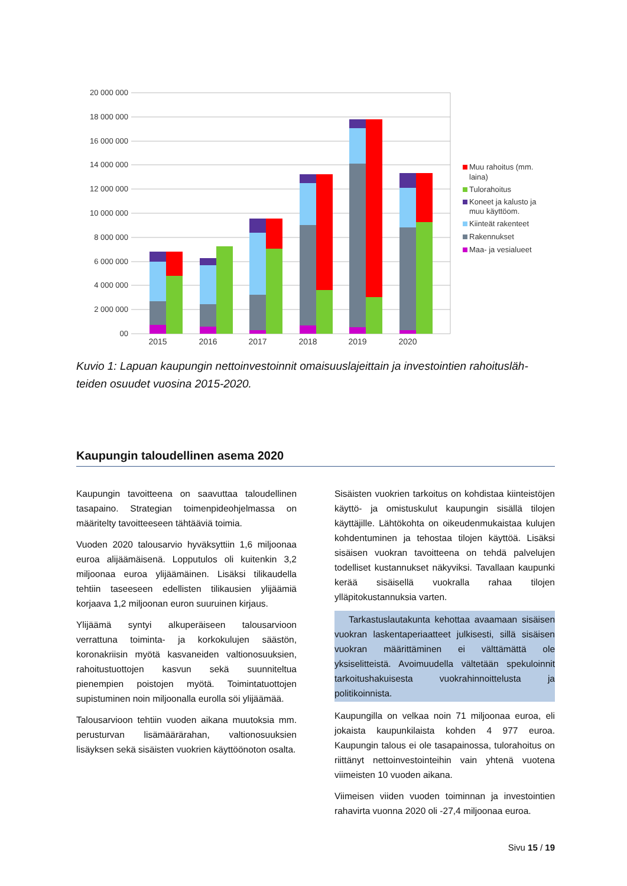20 000 000
18 000 000
16 000 000
14 000 000
12 000 000
10 000 000
8 000 000
6 000 000
4 000 000
2 000 000
00
2015
2016
2017
2018
2019
2020
Muu rahoitus (mm.
laina)
Tulorahoitus
Koneet ja kalusto ja
muu käyttöom.
Kiinteät rakenteet
Rakennukset
Maa- ja vesialueet
Kuvio 1: Lapuan kaupungin nettoinvestoinnit omaisuuslajeittain ja investointien rahoitusläh­teiden osuudet vuosina 2015-2020.
Kaupungin taloudellinen asema 2020
Kaupungin tavoitteena on saavuttaa taloudellinen tasapaino. Strategian toimenpideohjelmassa on määritelty tavoitteeseen tähtääviä toimia.
Vuoden 2020 talousarvio hyväksyttiin 1,6 miljoonaa euroa alijäämäisenä. Lopputulos oli kuitenkin 3,2 miljoonaa euroa ylijäämäinen. Lisäksi tilikaudella tehtiin taseeseen edellisten tilikausien ylijäämiä korjaava 1,2 miljoonan euron suuruinen kirjaus.
Ylijäämä syntyi alkuperäiseen talousarvioon verrattuna toiminta- ja korkokulujen säästön, koronakriisin myötä kasvaneiden valtionosuuksien, rahoitustuottojen kasvun sekä suunniteltua pienempien poistojen myötä. Toimintatuottojen supistuminen noin miljoonalla eurolla söi ylijäämää.
Talousarvioon tehtiin vuoden aikana muutoksia mm. perusturvan lisämäärärahan, valtionosuuksien lisäyksen sekä sisäisten vuokrien käyttöönoton osalta.
Sisäisten vuokrien tarkoitus on kohdistaa kiinteistöjen käyttö- ja omistuskulut kaupungin sisällä tilojen käyttäjille. Lähtökohta on oikeudenmukaistaa kulujen kohdentuminen ja tehostaa tilojen käyttöä. Lisäksi sisäisen vuokran tavoitteena on tehdä palvelujen todelliset kustannukset näkyviksi. Tavallaan kaupunki kerää sisäisellä vuokralla rahaa tilojen ylläpitokustannuksia varten.
Tarkastuslautakunta kehottaa avaamaan sisäisen vuokran laskentaperiaatteet julkisesti, sillä sisäisen vuokran määrittäminen ei välttämättä ole yksiselitteistä. Avoimuudella vältetään spekuloinnit tarkoitushakuisesta vuokrahinnoittelusta ja politikoinnista.
Kaupungilla on velkaa noin 71 miljoonaa euroa, eli jokaista kaupunkilaista kohden 4 977 euroa. Kaupungin talous ei ole tasapainossa, tulorahoitus on riittänyt nettoinvestointeihin vain yhtenä vuotena viimeisten 10 vuoden aikana.
Viimeisen viiden vuoden toiminnan ja investointien rahavirta vuonna 2020 oli -27,4 miljoonaa euroa.
Sivu 15 / 19